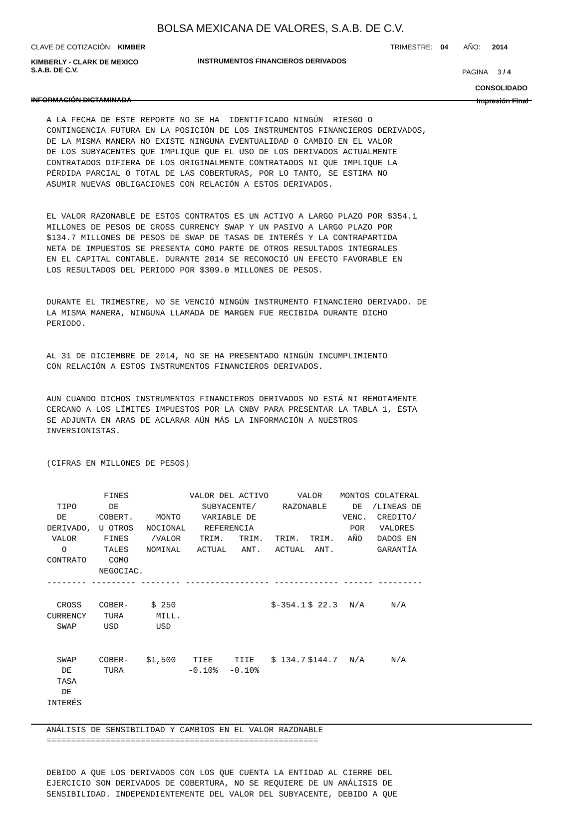BOLSA MEXICANA DE VALORES, S.A.B. DE C.V.
CLAVE DE COTIZACIÓN: KIMBER
TRIMESTRE: 04 AÑO: 2014
KIMBERLY - CLARK DE MEXICO
S.A.B. DE C.V.
INSTRUMENTOS FINANCIEROS DERIVADOS
PAGINA 3 / 4
CONSOLIDADO
INFORMACIÓN DICTAMINADA Impresión Final
A LA FECHA DE ESTE REPORTE NO SE HA IDENTIFICADO NINGÚN RIESGO O CONTINGENCIA FUTURA EN LA POSICIÓN DE LOS INSTRUMENTOS FINANCIEROS DERIVADOS, DE LA MISMA MANERA NO EXISTE NINGUNA EVENTUALIDAD O CAMBIO EN EL VALOR DE LOS SUBYACENTES QUE IMPLIQUE QUE EL USO DE LOS DERIVADOS ACTUALMENTE CONTRATADOS DIFIERA DE LOS ORIGINALMENTE CONTRATADOS NI QUE IMPLIQUE LA PÉRDIDA PARCIAL O TOTAL DE LAS COBERTURAS, POR LO TANTO, SE ESTIMA NO ASUMIR NUEVAS OBLIGACIONES CON RELACIÓN A ESTOS DERIVADOS.
EL VALOR RAZONABLE DE ESTOS CONTRATOS ES UN ACTIVO A LARGO PLAZO POR $354.1 MILLONES DE PESOS DE CROSS CURRENCY SWAP Y UN PASIVO A LARGO PLAZO POR $134.7 MILLONES DE PESOS DE SWAP DE TASAS DE INTERÉS Y LA CONTRAPARTIDA NETA DE IMPUESTOS SE PRESENTA COMO PARTE DE OTROS RESULTADOS INTEGRALES EN EL CAPITAL CONTABLE. DURANTE 2014 SE RECONOCIÓ UN EFECTO FAVORABLE EN LOS RESULTADOS DEL PERIODO POR $309.0 MILLONES DE PESOS.
DURANTE EL TRIMESTRE, NO SE VENCIÓ NINGÚN INSTRUMENTO FINANCIERO DERIVADO. DE LA MISMA MANERA, NINGUNA LLAMADA DE MARGEN FUE RECIBIDA DURANTE DICHO PERIODO.
AL 31 DE DICIEMBRE DE 2014, NO SE HA PRESENTADO NINGÚN INCUMPLIMIENTO CON RELACIÓN A ESTOS INSTRUMENTOS FINANCIEROS DERIVADOS.
AUN CUANDO DICHOS INSTRUMENTOS FINANCIEROS DERIVADOS NO ESTÁ NI REMOTAMENTE CERCANO A LOS LÍMITES IMPUESTOS POR LA CNBV PARA PRESENTAR LA TABLA 1, ÉSTA SE ADJUNTA EN ARAS DE ACLARAR AÚN MÁS LA INFORMACIÓN A NUESTROS INVERSIONISTAS.
(CIFRAS EN MILLONES DE PESOS)
| TIPO DE DERIVADO, VALOR O CONTRATO | FINES DE COBERT. U OTROS FINES TALES COMO NEGOCIAC. | MONTO NOCIONAL /VALOR NOMINAL | VALOR DEL ACTIVO SUBYACENTE/ VARIABLE DE REFERENCIA TRIM. TRIM. ACTUAL ANT. | | VALOR RAZONABLE TRIM. TRIM. ACTUAL ANT. | | MONTOS DE VENC. POR AÑO | COLATERAL /LINEAS DE CREDITO/ VALORES DADOS EN GARANTÍA |
| --- | --- | --- | --- | --- | --- | --- | --- | --- |
| -------- --------- -------- ----------------- ------------- ------ --------- | | | | | | | | |
| CROSS CURRENCY SWAP | COBER- TURA USD | $ 250 MILL. USD | | | $-354.1 | $ 22.3 | N/A | N/A |
| SWAP DE TASA DE INTERÉS | COBER- TURA | $1,500 | TIEE -0.10% | TIIE -0.10% | $ 134.7 | $144.7 | N/A | N/A |
ANÁLISIS DE SENSIBILIDAD Y CAMBIOS EN EL VALOR RAZONABLE =======================================================
DEBIDO A QUE LOS DERIVADOS CON LOS QUE CUENTA LA ENTIDAD AL CIERRE DEL EJERCICIO SON DERIVADOS DE COBERTURA, NO SE REQUIERE DE UN ANÁLISIS DE SENSIBILIDAD. INDEPENDIENTEMENTE DEL VALOR DEL SUBYACENTE, DEBIDO A QUE